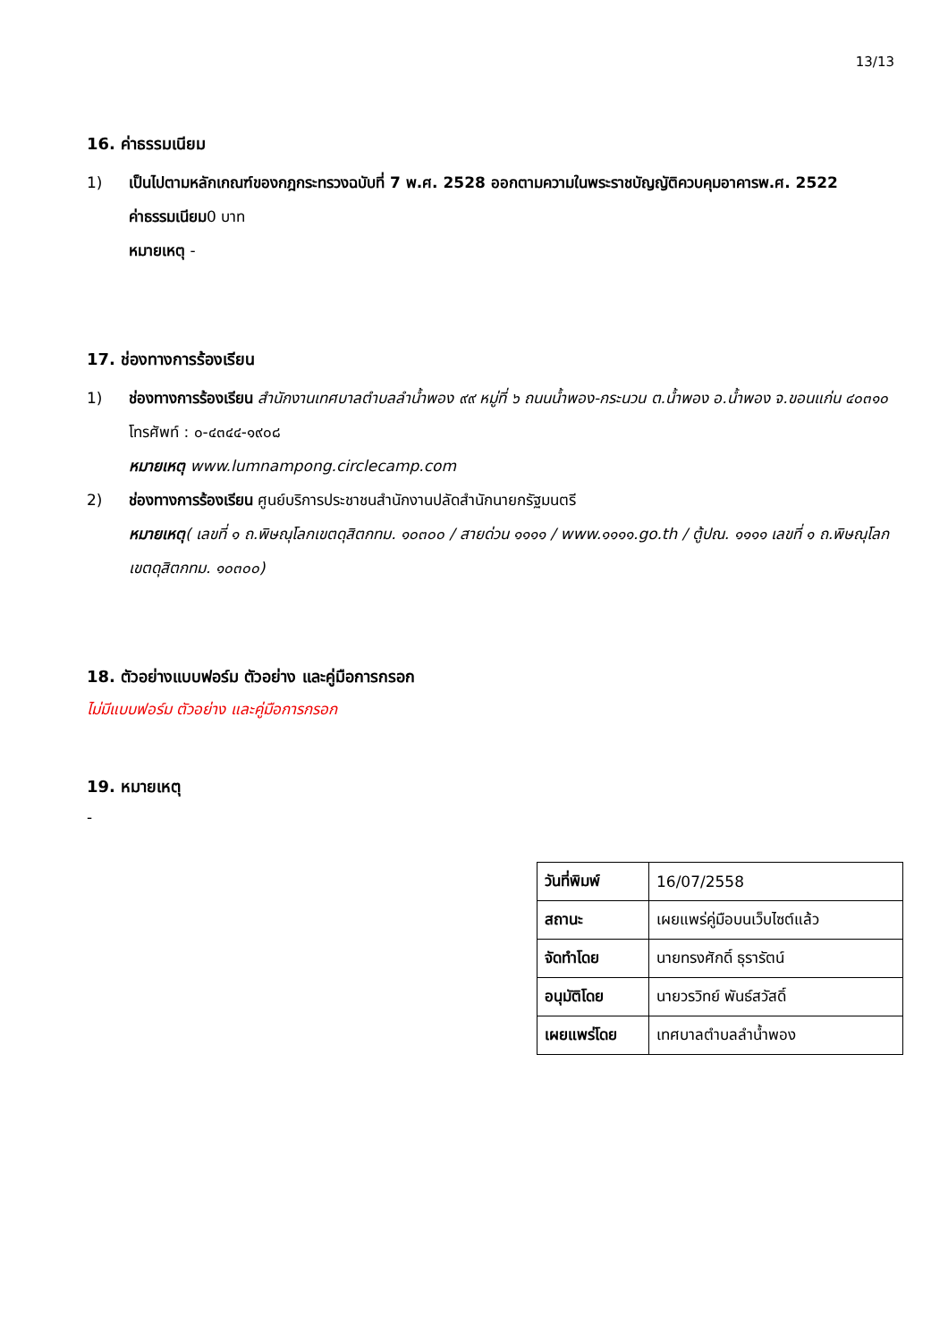13/13
16. ค่าธรรมเนียม
1) เป็นไปตามหลักเกณฑ์ของกฎกระทรวงฉบับที่ 7 พ.ศ. 2528 ออกตามความในพระราชบัญญัติควบคุมอาคารพ.ศ. 2522
ค่าธรรมเนียม0 บาท
หมายเหตุ -
17. ช่องทางการร้องเรียน
1) ช่องทางการร้องเรียน สำนักงานเทศบาลตำบลลำน้ำพอง ๙๙ หมู่ที่ ๖ ถนนน้ำพอง-กระนวน ต.น้ำพอง อ.น้ำพอง จ.ขอนแก่น ๔๐๓๑๐ โทรศัพท์ : ๐-๔๓๔๔-๑๙๐๘
หมายเหตุ www.lumnampong.circlecamp.com
2) ช่องทางการร้องเรียน ศูนย์บริการประชาชนสำนักงานปลัดสำนักนายกรัฐมนตรี
หมายเหตุ( เลขที่ ๑ ถ.พิษณุโลกเขตดุสิตกทม. ๑๐๓๐๐ / สายด่วน ๑๑๑๑ / www.๑๑๑๑.go.th / ตู้ปณ. ๑๑๑๑ เลขที่ ๑ ถ.พิษณุโลกเขตดุสิตกทม. ๑๐๓๐๐)
18. ตัวอย่างแบบฟอร์ม ตัวอย่าง และคู่มือการกรอก
ไม่มีแบบฟอร์ม ตัวอย่าง และคู่มือการกรอก
19. หมายเหตุ
-
| วันที่พิมพ์ | 16/07/2558 |
| สถานะ | เผยแพร่คู่มือบนเว็บไซต์แล้ว |
| จัดทำโดย | นายทรงศักดิ์ ธุรารัตน์ |
| อนุมัติโดย | นายวรวิทย์ พันธ์สวัสดิ์ |
| เผยแพร่โดย | เทศบาลตำบลลำน้ำพอง |